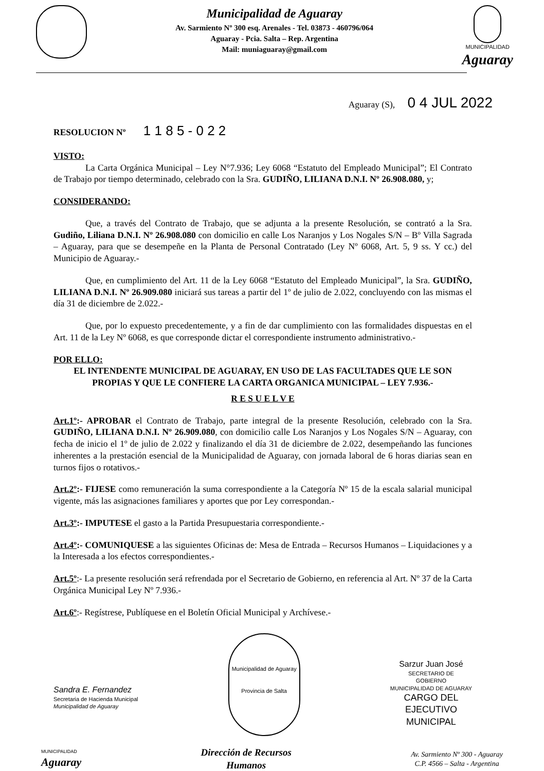Municipalidad de Aguaray
Av. Sarmiento Nº 300 esq. Arenales - Tel. 03873 - 460796/064
Aguaray - Pcia. Salta – Rep. Argentina
Mail: muniaguaray@gmail.com
MUNICIPALIDAD
Aguaray
Aguaray (S), 0 4 JUL 2022
RESOLUCION Nº 1 1 8 5 - 0 2 2
VISTO:
La Carta Orgánica Municipal – Ley N°7.936; Ley 6068 “Estatuto del Empleado Municipal”; El Contrato de Trabajo por tiempo determinado, celebrado con la Sra. GUDIÑO, LILIANA D.N.I. Nº 26.908.080, y;
CONSIDERANDO:
Que, a través del Contrato de Trabajo, que se adjunta a la presente Resolución, se contrató a la Sra. Gudiño, Liliana D.N.I. Nº 26.908.080 con domicilio en calle Los Naranjos y Los Nogales S/N – Bº Villa Sagrada – Aguaray, para que se desempeñe en la Planta de Personal Contratado (Ley Nº 6068, Art. 5, 9 ss. Y cc.) del Municipio de Aguaray.-
Que, en cumplimiento del Art. 11 de la Ley 6068 “Estatuto del Empleado Municipal”, la Sra. GUDIÑO, LILIANA D.N.I. Nº 26.909.080 iniciará sus tareas a partir del 1º de julio de 2.022, concluyendo con las mismas el día 31 de diciembre de 2.022.-
Que, por lo expuesto precedentemente, y a fin de dar cumplimiento con las formalidades dispuestas en el Art. 11 de la Ley Nº 6068, es que corresponde dictar el correspondiente instrumento administrativo.-
POR ELLO:
EL INTENDENTE MUNICIPAL DE AGUARAY, EN USO DE LAS FACULTADES QUE LE SON PROPIAS Y QUE LE CONFIERE LA CARTA ORGANICA MUNICIPAL – LEY 7.936.-
R E S U E L V E
Art.1º:- APROBAR el Contrato de Trabajo, parte integral de la presente Resolución, celebrado con la Sra. GUDIÑO, LILIANA D.N.I. Nº 26.909.080, con domicilio calle Los Naranjos y Los Nogales S/N – Aguaray, con fecha de inicio el 1º de julio de 2.022 y finalizando el día 31 de diciembre de 2.022, desempeñando las funciones inherentes a la prestación esencial de la Municipalidad de Aguaray, con jornada laboral de 6 horas diarias sean en turnos fijos o rotativos.-
Art.2º:- FIJESE como remuneración la suma correspondiente a la Categoría Nº 15 de la escala salarial municipal vigente, más las asignaciones familiares y aportes que por Ley correspondan.-
Art.3º:- IMPUTESE el gasto a la Partida Presupuestaria correspondiente.-
Art.4º:- COMUNIQUESE a las siguientes Oficinas de: Mesa de Entrada – Recursos Humanos – Liquidaciones y a la Interesada a los efectos correspondientes.-
Art.5º:- La presente resolución será refrendada por el Secretario de Gobierno, en referencia al Art. Nº 37 de la Carta Orgánica Municipal Ley Nº 7.936.-
Art.6º:- Regístrese, Publíquese en el Boletín Oficial Municipal y Archívese.-
Sandra E. Fernandez
Secretaria de Hacienda Municipal
Municipalidad de Aguaray
Municipalidad de Aguaray
Provincia de Salta
Sarzur Juan José
SECRETARIO DE
GOBIERNO
MUNICIPALIDAD DE AGUARAY
CARGO DEL
EJECUTIVO
MUNICIPAL
MUNICIPALIDAD
Aguaray
Dirección de Recursos
Humanos
Av. Sarmiento Nº 300 - Aguaray
C.P. 4566 – Salta - Argentina